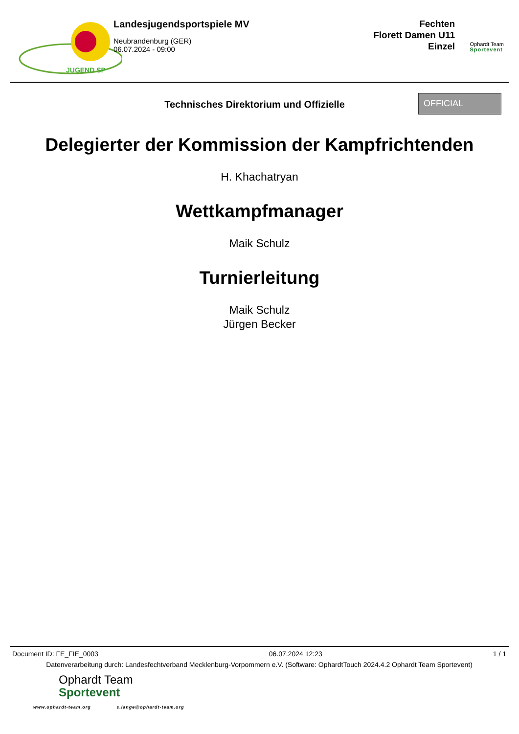JUGEND SP
Landesjugendsportspiele MV
Neubrandenburg (GER)
06.07.2024 - 09:00
Fechten
Florett Damen U11
Einzel
Ophardt Team
Sportevent
Technisches Direktorium und Offizielle
OFFICIAL
Delegierter der Kommission der Kampfrichtenden
H. Khachatryan
Wettkampfmanager
Maik Schulz
Turnierleitung
Maik Schulz
Jürgen Becker
Document ID: FE_FIE_0003 06.07.2024 12:23 1 / 1
Datenverarbeitung durch: Landesfechtverband Mecklenburg-Vorpommern e.V. (Software: OphardtTouch 2024.4.2 Ophardt Team Sportevent)
Ophardt Team
Sportevent
www.ophardt-team.org s.lange@ophardt-team.org